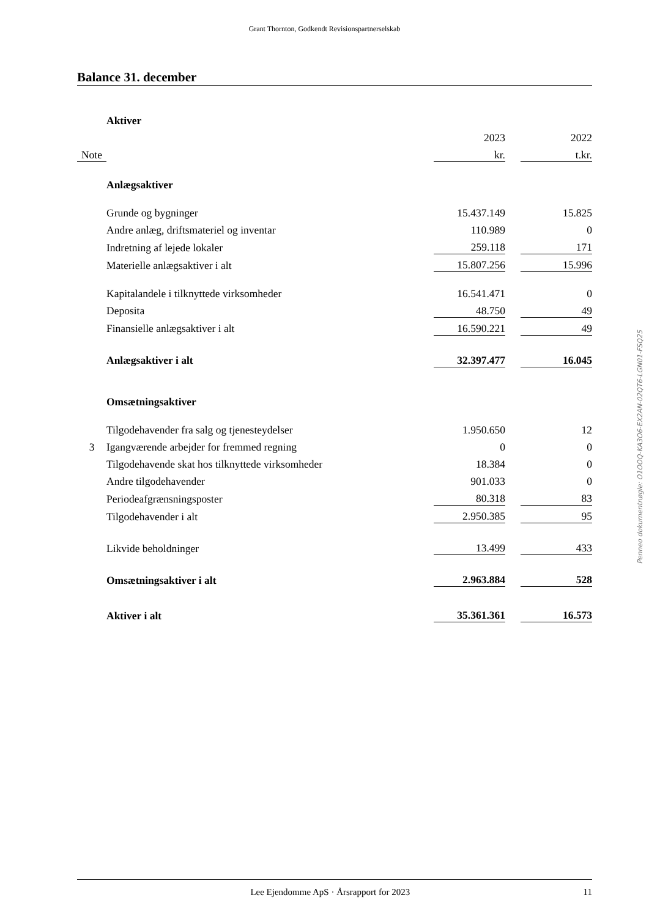Grant Thornton, Godkendt Revisionspartnerselskab
Balance 31. december
| | Aktiver | | | |
| | | 2023 | | 2022 |
| Note | | kr. | | t.kr. |
| | Anlægsaktiver | | | |
| | Grunde og bygninger | 15.437.149 | | 15.825 |
| | Andre anlæg, driftsmateriel og inventar | 110.989 | | 0 |
| | Indretning af lejede lokaler | 259.118 | | 171 |
| | Materielle anlægsaktiver i alt | 15.807.256 | | 15.996 |
| | Kapitalandele i tilknyttede virksomheder | 16.541.471 | | 0 |
| | Deposita | 48.750 | | 49 |
| | Finansielle anlægsaktiver i alt | 16.590.221 | | 49 |
| | Anlægsaktiver i alt | 32.397.477 | | 16.045 |
| | Omsætningsaktiver | | | |
| | Tilgodehavender fra salg og tjenesteydelser | 1.950.650 | | 12 |
| 3 | Igangværende arbejder for fremmed regning | 0 | | 0 |
| | Tilgodehavende skat hos tilknyttede virksomheder | 18.384 | | 0 |
| | Andre tilgodehavender | 901.033 | | 0 |
| | Periodeafgrænsningsposter | 80.318 | | 83 |
| | Tilgodehavender i alt | 2.950.385 | | 95 |
| | Likvide beholdninger | 13.499 | | 433 |
| | Omsætningsaktiver i alt | 2.963.884 | | 528 |
| | Aktiver i alt | 35.361.361 | | 16.573 |
Penneo dokumentnøgle: O1OOQ-KA3O6-EX2AN-02QT6-LGN01-FSQ25
Lee Ejendomme ApS · Årsrapport for 2023 11